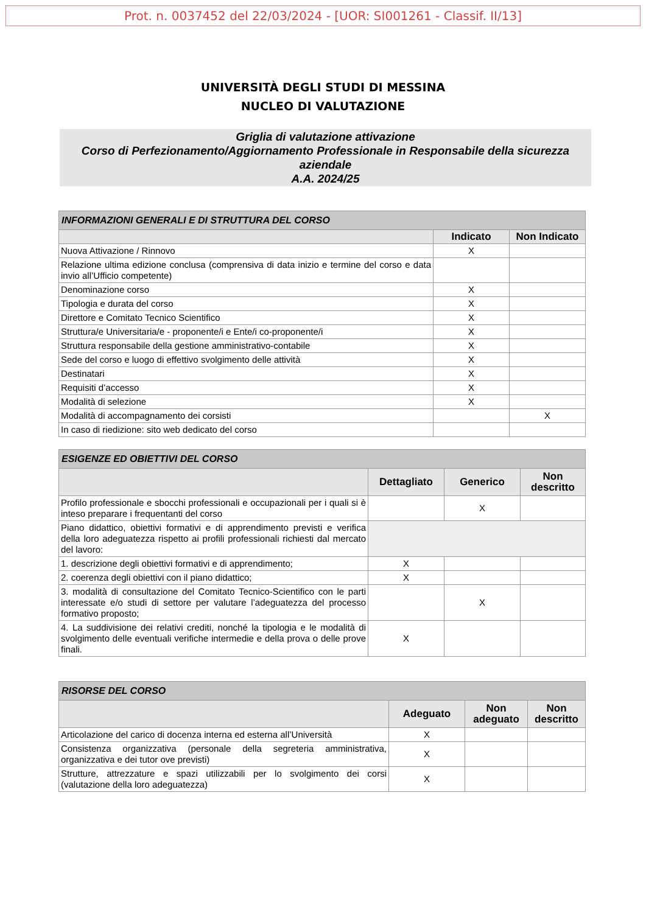Prot. n. 0037452 del 22/03/2024 - [UOR: SI001261 - Classif. II/13]
UNIVERSITÀ DEGLI STUDI DI MESSINA
NUCLEO DI VALUTAZIONE
Griglia di valutazione attivazione
Corso di Perfezionamento/Aggiornamento Professionale in Responsabile della sicurezza aziendale
A.A. 2024/25
| INFORMAZIONI GENERALI E DI STRUTTURA DEL CORSO | | |
| --- | --- | --- |
| | Indicato | Non Indicato |
| Nuova Attivazione / Rinnovo | X | |
| Relazione ultima edizione conclusa (comprensiva di data inizio e termine del corso e data invio all’Ufficio competente) | | |
| Denominazione corso | X | |
| Tipologia e durata del corso | X | |
| Direttore e Comitato Tecnico Scientifico | X | |
| Struttura/e Universitaria/e - proponente/i e Ente/i co-proponente/i | X | |
| Struttura responsabile della gestione amministrativo-contabile | X | |
| Sede del corso e luogo di effettivo svolgimento delle attività | X | |
| Destinatari | X | |
| Requisiti d’accesso | X | |
| Modalità di selezione | X | |
| Modalità di accompagnamento dei corsisti | | X |
| In caso di riedizione: sito web dedicato del corso | | |
| ESIGENZE ED OBIETTIVI DEL CORSO | | | |
| --- | --- | --- | --- |
| | Dettagliato | Generico | Non descritto |
| Profilo professionale e sbocchi professionali e occupazionali per i quali si è inteso preparare i frequentanti del corso | | X | |
| Piano didattico, obiettivi formativi e di apprendimento previsti e verifica della loro adeguatezza rispetto ai profili professionali richiesti dal mercato del lavoro: | | | |
| 1. descrizione degli obiettivi formativi e di apprendimento; | X | | |
| 2. coerenza degli obiettivi con il piano didattico; | X | | |
| 3. modalità di consultazione del Comitato Tecnico-Scientifico con le parti interessate e/o studi di settore per valutare l’adeguatezza del processo formativo proposto; | | X | |
| 4. La suddivisione dei relativi crediti, nonché la tipologia e le modalità di svolgimento delle eventuali verifiche intermedie e della prova o delle prove finali. | X | | |
| RISORSE DEL CORSO | | | |
| --- | --- | --- | --- |
| | Adeguato | Non adeguato | Non descritto |
| Articolazione del carico di docenza interna ed esterna all’Università | X | | |
| Consistenza organizzativa (personale della segreteria amministrativa, organizzativa e dei tutor ove previsti) | X | | |
| Strutture, attrezzature e spazi utilizzabili per lo svolgimento dei corsi (valutazione della loro adeguatezza) | X | | |